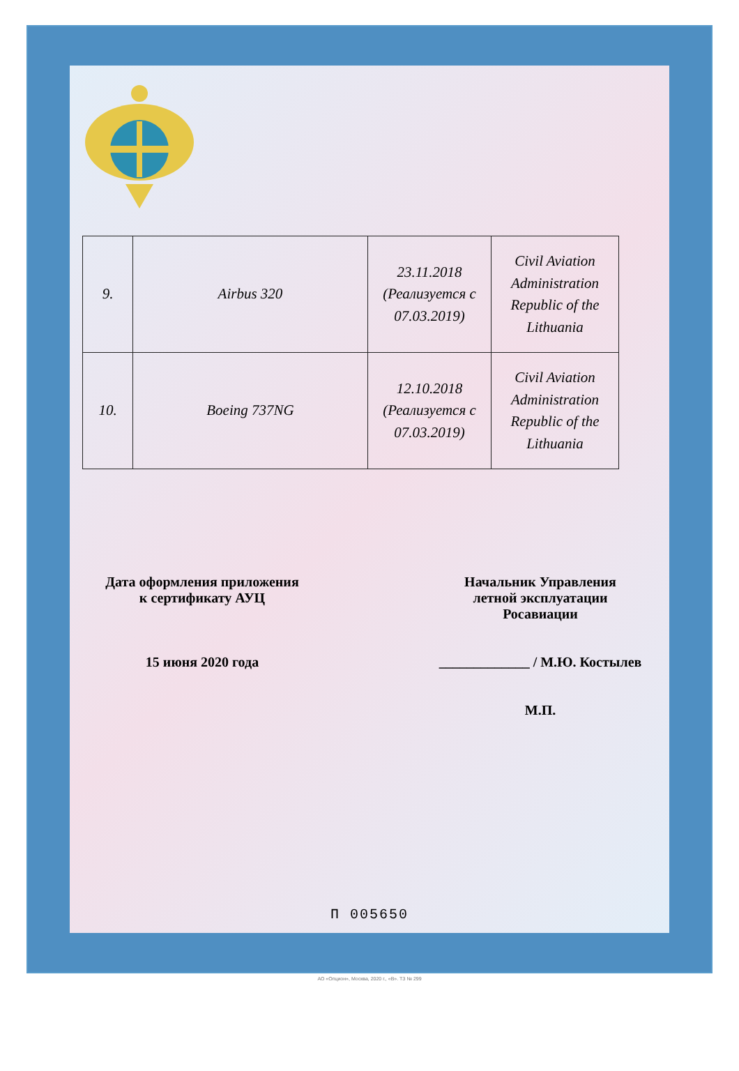| 9. | Airbus 320 | 23.11.2018 (Реализуется с 07.03.2019) | Civil Aviation Administration Republic of the Lithuania |
| 10. | Boeing 737NG | 12.10.2018 (Реализуется с 07.03.2019) | Civil Aviation Administration Republic of the Lithuania |
Дата оформления приложения
к сертификату АУЦ
15 июня 2020 года
Начальник Управления
летной эксплуатации
Росавиации
_____________ / М.Ю. Костылев
М.П.
П 005650
АО «Опцион», Москва, 2020 г., «В». ТЗ № 299